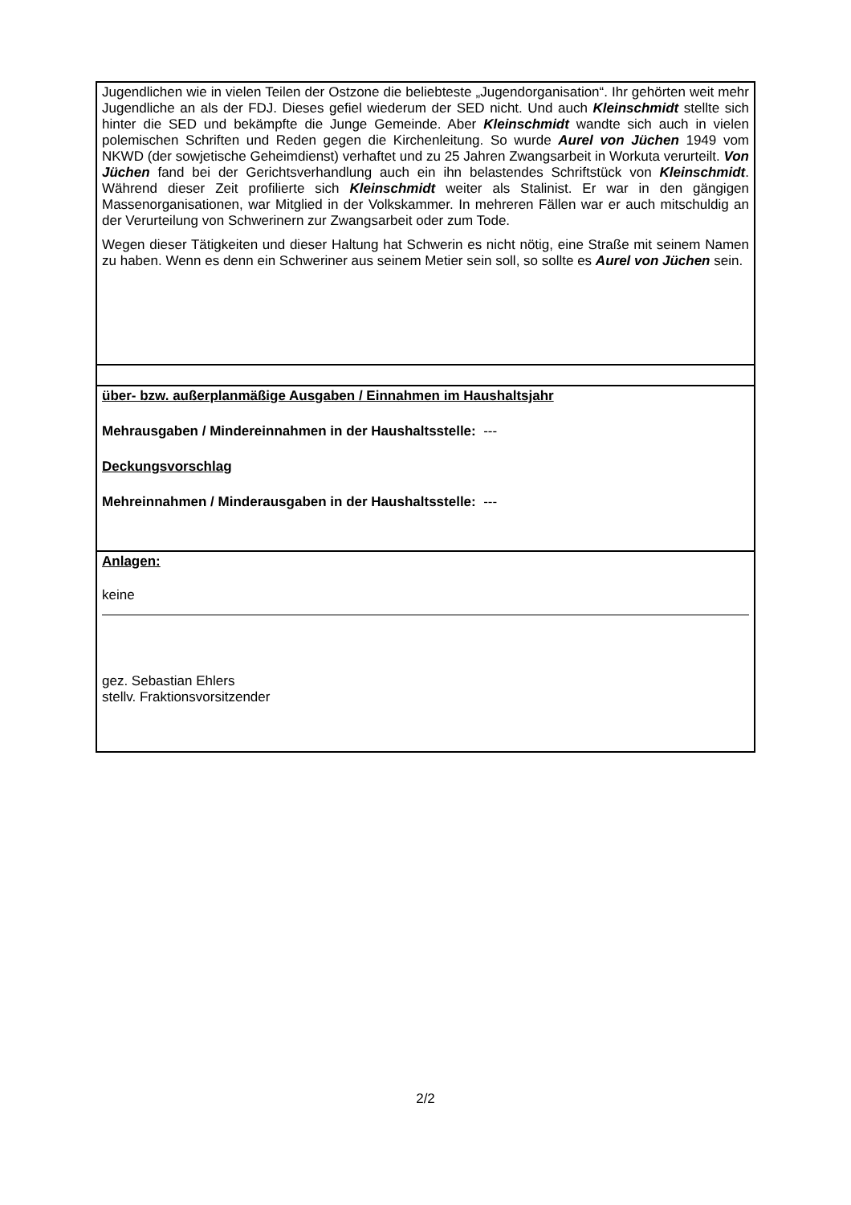Jugendlichen wie in vielen Teilen der Ostzone die beliebteste „Jugendorganisation“. Ihr gehörten weit mehr Jugendliche an als der FDJ. Dieses gefiel wiederum der SED nicht. Und auch Kleinschmidt stellte sich hinter die SED und bekämpfte die Junge Gemeinde. Aber Kleinschmidt wandte sich auch in vielen polemischen Schriften und Reden gegen die Kirchenleitung. So wurde Aurel von Jüchen 1949 vom NKWD (der sowjetische Geheimdienst) verhaftet und zu 25 Jahren Zwangsarbeit in Workuta verurteilt. Von Jüchen fand bei der Gerichtsverhandlung auch ein ihn belastendes Schriftstück von Kleinschmidt. Während dieser Zeit profilierte sich Kleinschmidt weiter als Stalinist. Er war in den gängigen Massenorganisationen, war Mitglied in der Volkskammer. In mehreren Fällen war er auch mitschuldig an der Verurteilung von Schwerinern zur Zwangsarbeit oder zum Tode.
Wegen dieser Tätigkeiten und dieser Haltung hat Schwerin es nicht nötig, eine Straße mit seinem Namen zu haben. Wenn es denn ein Schweriner aus seinem Metier sein soll, so sollte es Aurel von Jüchen sein.
über- bzw. außerplanmäßige Ausgaben / Einnahmen im Haushaltsjahr
Mehrausgaben / Mindereinnahmen in der Haushaltsstelle: ---
Deckungsvorschlag
Mehreinnahmen / Minderausgaben in der Haushaltsstelle: ---
Anlagen:
keine
gez. Sebastian Ehlers
stellv. Fraktionsvorsitzender
2/2